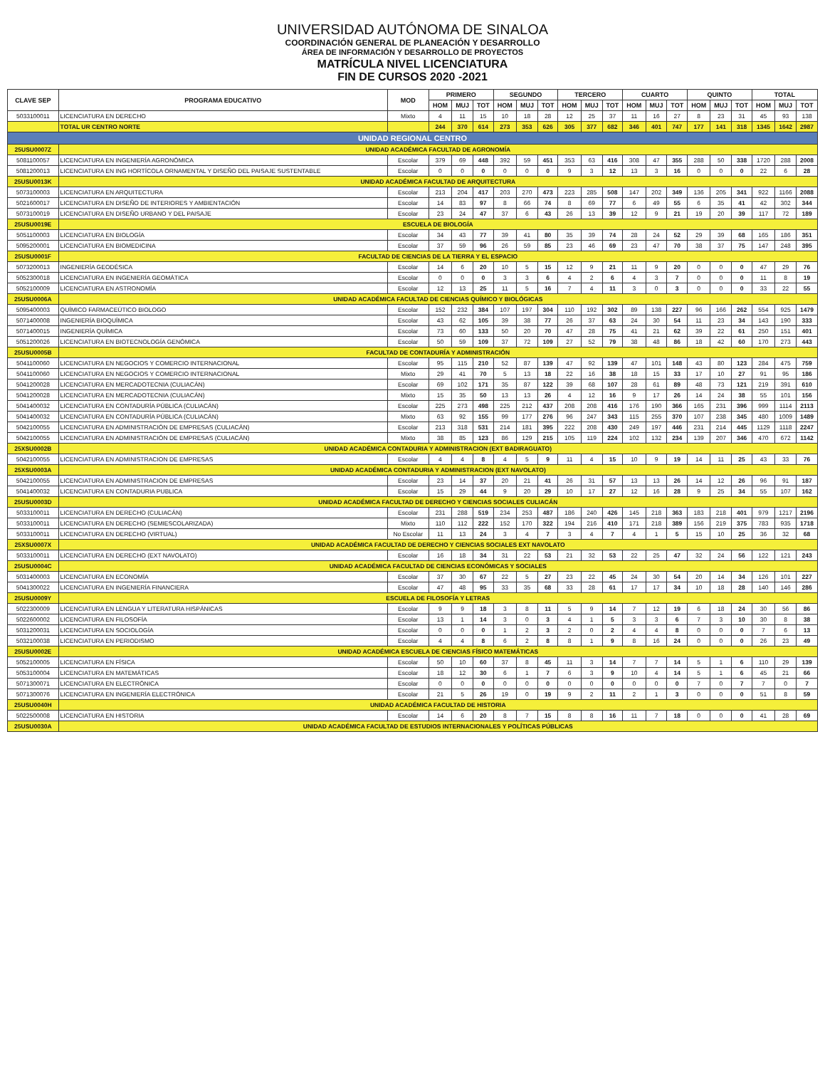UNIVERSIDAD AUTÓNOMA DE SINALOA
COORDINACIÓN GENERAL DE PLANEACIÓN Y DESARROLLO
ÁREA DE INFORMACIÓN Y DESARROLLO DE PROYECTOS
MATRÍCULA NIVEL LICENCIATURA
FIN DE CURSOS 2020 -2021
| CLAVE SEP | PROGRAMA EDUCATIVO | MOD | PRIMERO | | | SEGUNDO | | | TERCERO | | | CUARTO | | | QUINTO | | | TOTAL | | |
| --- | --- | --- | --- | --- | --- | --- | --- | --- | --- | --- | --- | --- | --- | --- | --- | --- | --- | --- | --- | --- |
| | | | HOM | MUJ | TOT | HOM | MUJ | TOT | HOM | MUJ | TOT | HOM | MUJ | TOT | HOM | MUJ | TOT | HOM | MUJ | TOT |
| 5033100011 | LICENCIATURA EN DERECHO | Mixto | 4 | 11 | 15 | 10 | 18 | 28 | 12 | 25 | 37 | 11 | 16 | 27 | 8 | 23 | 31 | 45 | 93 | 138 |
| | TOTAL UR CENTRO NORTE | | 244 | 370 | 614 | 273 | 353 | 626 | 305 | 377 | 682 | 346 | 401 | 747 | 177 | 141 | 318 | 1345 | 1642 | 2987 |
| UNIDAD REGIONAL CENTRO | | | | | | | | | | | | | | | | | | | | |
| 25USU0007Z | UNIDAD ACADÉMICA FACULTAD DE AGRONOMÍA | | | | | | | | | | | | | | | | | | | |
| 5081100057 | LICENCIATURA EN INGENIERÍA AGRONÓMICA | Escolar | 379 | 69 | 448 | 392 | 59 | 451 | 353 | 63 | 416 | 308 | 47 | 355 | 288 | 50 | 338 | 1720 | 288 | 2008 |
| 5081200013 | LICENCIATURA EN ING HORTÍCOLA ORNAMENTAL Y DISEÑO DEL PAISAJE SUSTENTABLE | Escolar | 0 | 0 | 0 | 0 | 0 | 0 | 9 | 3 | 12 | 13 | 3 | 16 | 0 | 0 | 0 | 22 | 6 | 28 |
| 25USU0013K | UNIDAD ACADÉMICA FACULTAD DE ARQUITECTURA | | | | | | | | | | | | | | | | | | | |
| 5073100003 | LICENCIATURA EN ARQUITECTURA | Escolar | 213 | 204 | 417 | 203 | 270 | 473 | 223 | 285 | 508 | 147 | 202 | 349 | 136 | 205 | 341 | 922 | 1166 | 2088 |
| 5021600017 | LICENCIATURA EN DISEÑO DE INTERIORES Y AMBIENTACIÓN | Escolar | 14 | 83 | 97 | 8 | 66 | 74 | 8 | 69 | 77 | 6 | 49 | 55 | 6 | 35 | 41 | 42 | 302 | 344 |
| 5073100019 | LICENCIATURA EN DISEÑO URBANO Y DEL PAISAJE | Escolar | 23 | 24 | 47 | 37 | 6 | 43 | 26 | 13 | 39 | 12 | 9 | 21 | 19 | 20 | 39 | 117 | 72 | 189 |
| 25USU0019E | ESCUELA DE BIOLOGÍA | | | | | | | | | | | | | | | | | | | |
| 5051100003 | LICENCIATURA EN BIOLOGÍA | Escolar | 34 | 43 | 77 | 39 | 41 | 80 | 35 | 39 | 74 | 28 | 24 | 52 | 29 | 39 | 68 | 165 | 186 | 351 |
| 5095200001 | LICENCIATURA EN BIOMEDICINA | Escolar | 37 | 59 | 96 | 26 | 59 | 85 | 23 | 46 | 69 | 23 | 47 | 70 | 38 | 37 | 75 | 147 | 248 | 395 |
| 25USU0001F | FACULTAD DE CIENCIAS DE LA TIERRA Y EL ESPACIO | | | | | | | | | | | | | | | | | | | |
| 5073200013 | INGENIERÍA GEODÉSICA | Escolar | 14 | 6 | 20 | 10 | 5 | 15 | 12 | 9 | 21 | 11 | 9 | 20 | 0 | 0 | 0 | 47 | 29 | 76 |
| 5052300018 | LICENCIATURA EN INGENIERÍA GEOMÁTICA | Escolar | 0 | 0 | 0 | 3 | 3 | 6 | 4 | 2 | 6 | 4 | 3 | 7 | 0 | 0 | 0 | 11 | 8 | 19 |
| 5052100009 | LICENCIATURA EN ASTRONOMÍA | Escolar | 12 | 13 | 25 | 11 | 5 | 16 | 7 | 4 | 11 | 3 | 0 | 3 | 0 | 0 | 0 | 33 | 22 | 55 |
| 25USU0006A | UNIDAD ACADÉMICA FACULTAD DE CIENCIAS QUÍMICO Y BIOLÓGICAS | | | | | | | | | | | | | | | | | | | |
| 5095400003 | QUÍMICO FARMACEÚTICO BIOLOGO | Escolar | 152 | 232 | 384 | 107 | 197 | 304 | 110 | 192 | 302 | 89 | 138 | 227 | 96 | 166 | 262 | 554 | 925 | 1479 |
| 5071400008 | INGENIERÍA BIOQUÍMICA | Escolar | 43 | 62 | 105 | 39 | 38 | 77 | 26 | 37 | 63 | 24 | 30 | 54 | 11 | 23 | 34 | 143 | 190 | 333 |
| 5071400015 | INGENIERÍA QUÍMICA | Escolar | 73 | 60 | 133 | 50 | 20 | 70 | 47 | 28 | 75 | 41 | 21 | 62 | 39 | 22 | 61 | 250 | 151 | 401 |
| 5051200026 | LICENCIATURA EN BIOTECNOLOGÍA GENÓMICA | Escolar | 50 | 59 | 109 | 37 | 72 | 109 | 27 | 52 | 79 | 38 | 48 | 86 | 18 | 42 | 60 | 170 | 273 | 443 |
| 25USU0005B | FACULTAD DE CONTADURÍA Y ADMINISTRACIÓN | | | | | | | | | | | | | | | | | | | |
| 5041100060 | LICENCIATURA EN NEGOCIOS Y COMERCIO INTERNACIONAL | Escolar | 95 | 115 | 210 | 52 | 87 | 139 | 47 | 92 | 139 | 47 | 101 | 148 | 43 | 80 | 123 | 284 | 475 | 759 |
| 5041100060 | LICENCIATURA EN NEGOCIOS Y COMERCIO INTERNACIONAL | Mixto | 29 | 41 | 70 | 5 | 13 | 18 | 22 | 16 | 38 | 18 | 15 | 33 | 17 | 10 | 27 | 91 | 95 | 186 |
| 5041200028 | LICENCIATURA EN MERCADOTECNIA (CULIACÁN) | Escolar | 69 | 102 | 171 | 35 | 87 | 122 | 39 | 68 | 107 | 28 | 61 | 89 | 48 | 73 | 121 | 219 | 391 | 610 |
| 5041200028 | LICENCIATURA EN MERCADOTECNIA (CULIACÁN) | Mixto | 15 | 35 | 50 | 13 | 13 | 26 | 4 | 12 | 16 | 9 | 17 | 26 | 14 | 24 | 38 | 55 | 101 | 156 |
| 5041400032 | LICENCIATURA EN CONTADURÍA PÚBLICA (CULIACÁN) | Escolar | 225 | 273 | 498 | 225 | 212 | 437 | 208 | 208 | 416 | 176 | 190 | 366 | 165 | 231 | 396 | 999 | 1114 | 2113 |
| 5041400032 | LICENCIATURA EN CONTADURÍA PÚBLICA (CULIACÁN) | Mixto | 63 | 92 | 155 | 99 | 177 | 276 | 96 | 247 | 343 | 115 | 255 | 370 | 107 | 238 | 345 | 480 | 1009 | 1489 |
| 5042100055 | LICENCIATURA EN ADMINISTRACIÓN DE EMPRESAS (CULIACÁN) | Escolar | 213 | 318 | 531 | 214 | 181 | 395 | 222 | 208 | 430 | 249 | 197 | 446 | 231 | 214 | 445 | 1129 | 1118 | 2247 |
| 5042100055 | LICENCIATURA EN ADMINISTRACIÓN DE EMPRESAS (CULIACÁN) | Mixto | 38 | 85 | 123 | 86 | 129 | 215 | 105 | 119 | 224 | 102 | 132 | 234 | 139 | 207 | 346 | 470 | 672 | 1142 |
| 25XSU0002B | UNIDAD ACADÉMICA CONTADURIA Y ADMINISTRACION (EXT BADIRAGUATO) | | | | | | | | | | | | | | | | | | | |
| 5042100055 | LICENCIATURA EN ADMINISTRACION DE EMPRESAS | Escolar | 4 | 4 | 8 | 4 | 5 | 9 | 11 | 4 | 15 | 10 | 9 | 19 | 14 | 11 | 25 | 43 | 33 | 76 |
| 25XSU0003A | UNIDAD ACADÉMICA CONTADURIA Y ADMINISTRACION (EXT NAVOLATO) | | | | | | | | | | | | | | | | | | | |
| 5042100055 | LICENCIATURA EN ADMINISTRACION DE EMPRESAS | Escolar | 23 | 14 | 37 | 20 | 21 | 41 | 26 | 31 | 57 | 13 | 13 | 26 | 14 | 12 | 26 | 96 | 91 | 187 |
| 5041400032 | LICENCIATURA EN CONTADURIA PUBLICA | Escolar | 15 | 29 | 44 | 9 | 20 | 29 | 10 | 17 | 27 | 12 | 16 | 28 | 9 | 25 | 34 | 55 | 107 | 162 |
| 25USU0003D | UNIDAD ACADÉMICA FACULTAD DE DERECHO Y CIENCIAS SOCIALES CULIACÁN | | | | | | | | | | | | | | | | | | | |
| 5033100011 | LICENCIATURA EN DERECHO (CULIACÁN) | Escolar | 231 | 288 | 519 | 234 | 253 | 487 | 186 | 240 | 426 | 145 | 218 | 363 | 183 | 218 | 401 | 979 | 1217 | 2196 |
| 5033100011 | LICENCIATURA EN DERECHO (SEMIESCOLARIZADA) | Mixto | 110 | 112 | 222 | 152 | 170 | 322 | 194 | 216 | 410 | 171 | 218 | 389 | 156 | 219 | 375 | 783 | 935 | 1718 |
| 5033100011 | LICENCIATURA EN DERECHO (VIRTUAL) | No Escolar | 11 | 13 | 24 | 3 | 4 | 7 | 3 | 4 | 7 | 4 | 1 | 5 | 15 | 10 | 25 | 36 | 32 | 68 |
| 25XSU0007X | UNIDAD ACADÉMICA FACULTAD DE DERECHO Y CIENCIAS SOCIALES EXT NAVOLATO | | | | | | | | | | | | | | | | | | | |
| 5033100011 | LICENCIATURA EN DERECHO (EXT NAVOLATO) | Escolar | 16 | 18 | 34 | 31 | 22 | 53 | 21 | 32 | 53 | 22 | 25 | 47 | 32 | 24 | 56 | 122 | 121 | 243 |
| 25USU0004C | UNIDAD ACADÉMICA FACULTAD DE CIENCIAS ECONÓMICAS Y SOCIALES | | | | | | | | | | | | | | | | | | | |
| 5031400003 | LICENCIATURA EN ECONOMÍA | Escolar | 37 | 30 | 67 | 22 | 5 | 27 | 23 | 22 | 45 | 24 | 30 | 54 | 20 | 14 | 34 | 126 | 101 | 227 |
| 5041300022 | LICENCIATURA EN INGENIERÍA FINANCIERA | Escolar | 47 | 48 | 95 | 33 | 35 | 68 | 33 | 28 | 61 | 17 | 17 | 34 | 10 | 18 | 28 | 140 | 146 | 286 |
| 25USU0009Y | ESCUELA DE FILOSOFÍA Y LETRAS | | | | | | | | | | | | | | | | | | | |
| 5022300009 | LICENCIATURA EN LENGUA Y LITERATURA HISPÁNICAS | Escolar | 9 | 9 | 18 | 3 | 8 | 11 | 5 | 9 | 14 | 7 | 12 | 19 | 6 | 18 | 24 | 30 | 56 | 86 |
| 5022600002 | LICENCIATURA EN FILOSOFÍA | Escolar | 13 | 1 | 14 | 3 | 0 | 3 | 4 | 1 | 5 | 3 | 3 | 6 | 7 | 3 | 10 | 30 | 8 | 38 |
| 5031200031 | LICENCIATURA EN SOCIOLOGÍA | Escolar | 0 | 0 | 0 | 1 | 2 | 3 | 2 | 0 | 2 | 4 | 4 | 8 | 0 | 0 | 0 | 7 | 6 | 13 |
| 5032100038 | LICENCIATURA EN PERIODISMO | Escolar | 4 | 4 | 8 | 6 | 2 | 8 | 8 | 1 | 9 | 8 | 16 | 24 | 0 | 0 | 0 | 26 | 23 | 49 |
| 25USU0002E | UNIDAD ACADÉMICA ESCUELA DE CIENCIAS FÍSICO MATEMÁTICAS | | | | | | | | | | | | | | | | | | | |
| 5052100005 | LICENCIATURA EN FÍSICA | Escolar | 50 | 10 | 60 | 37 | 8 | 45 | 11 | 3 | 14 | 7 | 7 | 14 | 5 | 1 | 6 | 110 | 29 | 139 |
| 5053100004 | LICENCIATURA EN MATEMÁTICAS | Escolar | 18 | 12 | 30 | 6 | 1 | 7 | 6 | 3 | 9 | 10 | 4 | 14 | 5 | 1 | 6 | 45 | 21 | 66 |
| 5071300071 | LICENCIATURA EN ELECTRÓNICA | Escolar | 0 | 0 | 0 | 0 | 0 | 0 | 0 | 0 | 0 | 0 | 0 | 0 | 7 | 0 | 7 | 7 | 0 | 7 |
| 5071300076 | LICENCIATURA EN INGENIERÍA ELECTRÓNICA | Escolar | 21 | 5 | 26 | 19 | 0 | 19 | 9 | 2 | 11 | 2 | 1 | 3 | 0 | 0 | 0 | 51 | 8 | 59 |
| 25USU0040H | UNIDAD ACADÉMICA FACULTAD DE HISTORIA | | | | | | | | | | | | | | | | | | | |
| 5022500008 | LICENCIATURA EN HISTORIA | Escolar | 14 | 6 | 20 | 8 | 7 | 15 | 8 | 8 | 16 | 11 | 7 | 18 | 0 | 0 | 0 | 41 | 28 | 69 |
| 25USU0030A | UNIDAD ACADÉMICA FACULTAD DE ESTUDIOS INTERNACIONALES Y POLÍTICAS PÚBLICAS | | | | | | | | | | | | | | | | | | | |